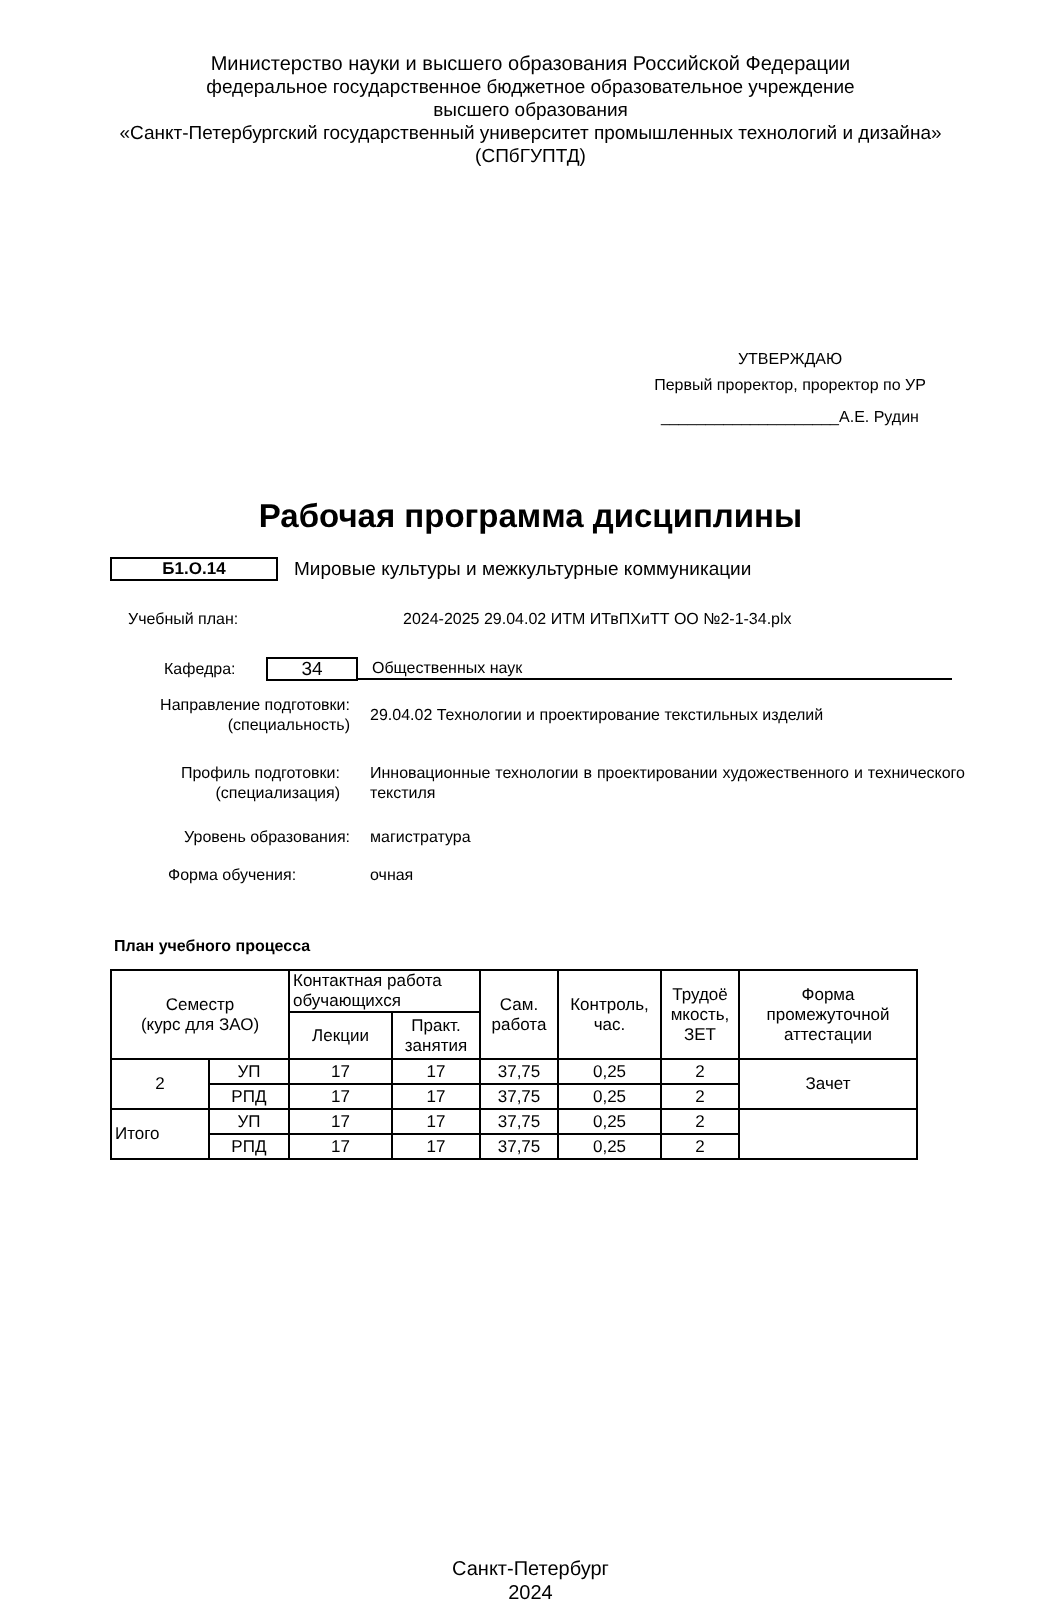Министерство науки и высшего образования Российской Федерации
федеральное государственное бюджетное образовательное учреждение
высшего образования
«Санкт-Петербургский государственный университет промышленных технологий и дизайна»
(СПбГУПТД)
УТВЕРЖДАЮ
Первый проректор, проректор по УР
____________________А.Е. Рудин
Рабочая программа дисциплины
Б1.О.14 Мировые культуры и межкультурные коммуникации
Учебный план: 2024-2025 29.04.02 ИТМ ИТвПХиТТ ОО №2-1-34.plx
Кафедра: 34 Общественных наук
Направление подготовки:
(специальность) 29.04.02 Технологии и проектирование текстильных изделий
Профиль подготовки:
(специализация) Инновационные технологии в проектировании художественного и технического текстиля
Уровень образования: магистратура
Форма обучения: очная
План учебного процесса
| Семестр (курс для ЗАО) | | Контактная работа обучающихся | | Сам. работа | Контроль, час. | Трудоё мкость, ЗЕТ | Форма промежуточной аттестации |
| | | Лекции | Практ. занятия | | | | |
| 2 | УП | 17 | 17 | 37,75 | 0,25 | 2 | Зачет |
| | РПД | 17 | 17 | 37,75 | 0,25 | 2 | |
| Итого | УП | 17 | 17 | 37,75 | 0,25 | 2 | |
| | РПД | 17 | 17 | 37,75 | 0,25 | 2 | |
Санкт-Петербург
2024